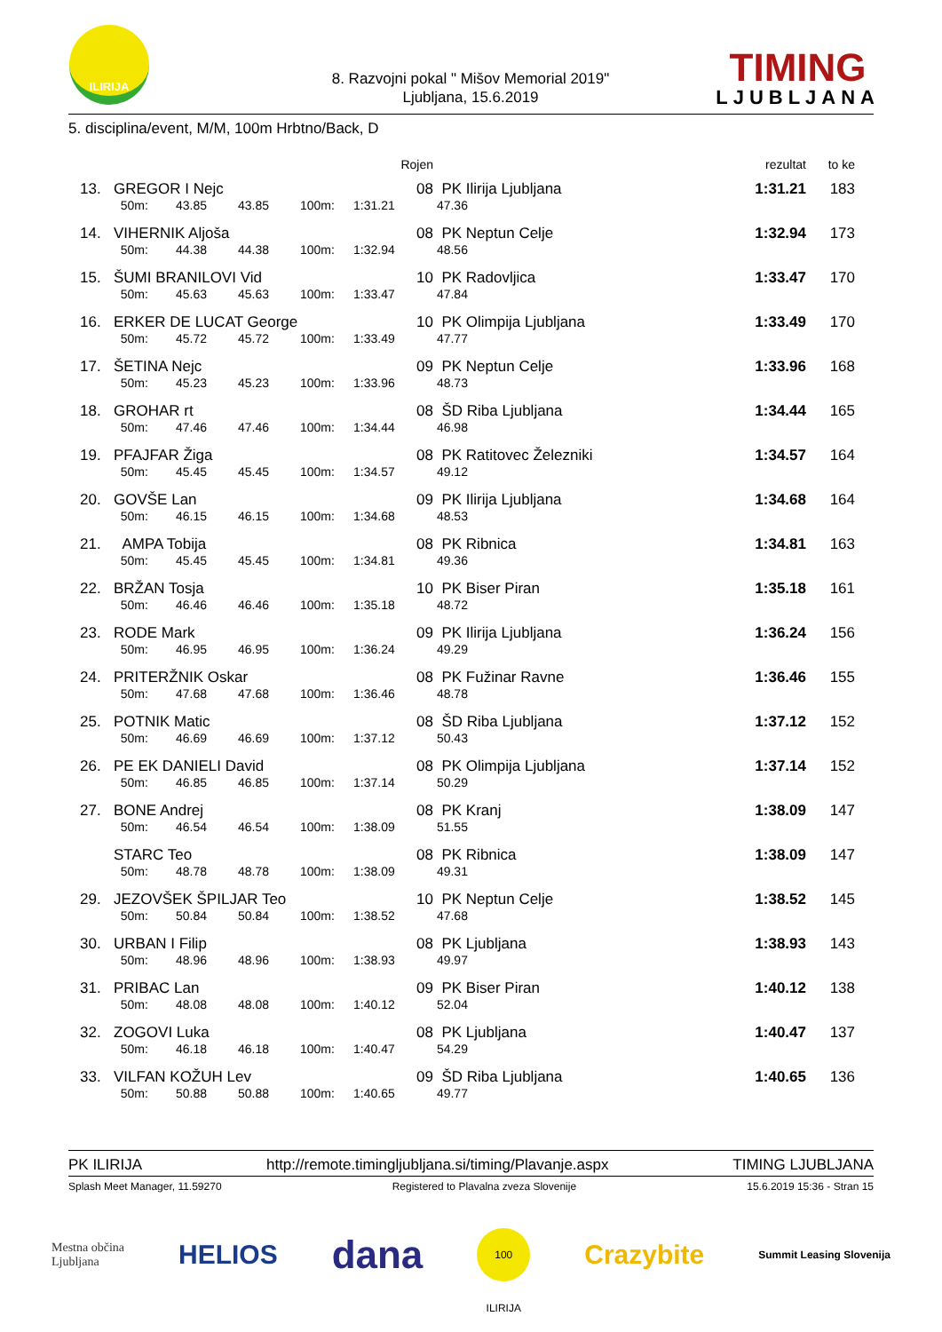ILIRIJA
8. Razvojni pokal " Mišov Memorial 2019"
Ljubljana, 15.6.2019
TIMING
LJUBLJANA
5. disciplina/event, M/M, 100m Hrbtno/Back, D
| | | | | | Rojen | | rezultat | to ke |
| --- | --- | --- | --- | --- | --- | --- | --- | --- |
| 13. | GREGOR I Nejc | | | | 08 | PK Ilirija Ljubljana | 1:31.21 | 183 |
| | 50m: | 43.85 | 43.85 | 100m: | 1:31.21 | 47.36 | | |
| 14. | VIHERNIK Aljoša | | | | 08 | PK Neptun Celje | 1:32.94 | 173 |
| | 50m: | 44.38 | 44.38 | 100m: | 1:32.94 | 48.56 | | |
| 15. | ŠUMI BRANILOVI Vid | | | | 10 | PK Radovljica | 1:33.47 | 170 |
| | 50m: | 45.63 | 45.63 | 100m: | 1:33.47 | 47.84 | | |
| 16. | ERKER DE LUCAT George | | | | 10 | PK Olimpija Ljubljana | 1:33.49 | 170 |
| | 50m: | 45.72 | 45.72 | 100m: | 1:33.49 | 47.77 | | |
| 17. | ŠETINA Nejc | | | | 09 | PK Neptun Celje | 1:33.96 | 168 |
| | 50m: | 45.23 | 45.23 | 100m: | 1:33.96 | 48.73 | | |
| 18. | GROHAR rt | | | | 08 | ŠD Riba Ljubljana | 1:34.44 | 165 |
| | 50m: | 47.46 | 47.46 | 100m: | 1:34.44 | 46.98 | | |
| 19. | PFAJFAR Žiga | | | | 08 | PK Ratitovec Železniki | 1:34.57 | 164 |
| | 50m: | 45.45 | 45.45 | 100m: | 1:34.57 | 49.12 | | |
| 20. | GOVŠE Lan | | | | 09 | PK Ilirija Ljubljana | 1:34.68 | 164 |
| | 50m: | 46.15 | 46.15 | 100m: | 1:34.68 | 48.53 | | |
| 21. | AMPA Tobija | | | | 08 | PK Ribnica | 1:34.81 | 163 |
| | 50m: | 45.45 | 45.45 | 100m: | 1:34.81 | 49.36 | | |
| 22. | BRŽAN Tosja | | | | 10 | PK Biser Piran | 1:35.18 | 161 |
| | 50m: | 46.46 | 46.46 | 100m: | 1:35.18 | 48.72 | | |
| 23. | RODE Mark | | | | 09 | PK Ilirija Ljubljana | 1:36.24 | 156 |
| | 50m: | 46.95 | 46.95 | 100m: | 1:36.24 | 49.29 | | |
| 24. | PRITERŽNIK Oskar | | | | 08 | PK Fužinar Ravne | 1:36.46 | 155 |
| | 50m: | 47.68 | 47.68 | 100m: | 1:36.46 | 48.78 | | |
| 25. | POTNIK Matic | | | | 08 | ŠD Riba Ljubljana | 1:37.12 | 152 |
| | 50m: | 46.69 | 46.69 | 100m: | 1:37.12 | 50.43 | | |
| 26. | PE EK DANIELI David | | | | 08 | PK Olimpija Ljubljana | 1:37.14 | 152 |
| | 50m: | 46.85 | 46.85 | 100m: | 1:37.14 | 50.29 | | |
| 27. | BONE Andrej | | | | 08 | PK Kranj | 1:38.09 | 147 |
| | 50m: | 46.54 | 46.54 | 100m: | 1:38.09 | 51.55 | | |
| | STARC Teo | | | | 08 | PK Ribnica | 1:38.09 | 147 |
| | 50m: | 48.78 | 48.78 | 100m: | 1:38.09 | 49.31 | | |
| 29. | JEZOVŠEK ŠPILJAR Teo | | | | 10 | PK Neptun Celje | 1:38.52 | 145 |
| | 50m: | 50.84 | 50.84 | 100m: | 1:38.52 | 47.68 | | |
| 30. | URBAN I Filip | | | | 08 | PK Ljubljana | 1:38.93 | 143 |
| | 50m: | 48.96 | 48.96 | 100m: | 1:38.93 | 49.97 | | |
| 31. | PRIBAC Lan | | | | 09 | PK Biser Piran | 1:40.12 | 138 |
| | 50m: | 48.08 | 48.08 | 100m: | 1:40.12 | 52.04 | | |
| 32. | ZOGOVI Luka | | | | 08 | PK Ljubljana | 1:40.47 | 137 |
| | 50m: | 46.18 | 46.18 | 100m: | 1:40.47 | 54.29 | | |
| 33. | VILFAN KOŽUH Lev | | | | 09 | ŠD Riba Ljubljana | 1:40.65 | 136 |
| | 50m: | 50.88 | 50.88 | 100m: | 1:40.65 | 49.77 | | |
PK ILIRIJA http://remote.timingljubljana.si/timing/Plavanje.aspx TIMING LJUBLJANA
Splash Meet Manager, 11.59270 Registered to Plavalna zveza Slovenije 15.6.2019 15:36 - Stran 15
Mestna občina
Ljubljana HELIOS dana 100 ILIRIJA Crazybite Summit Leasing Slovenija